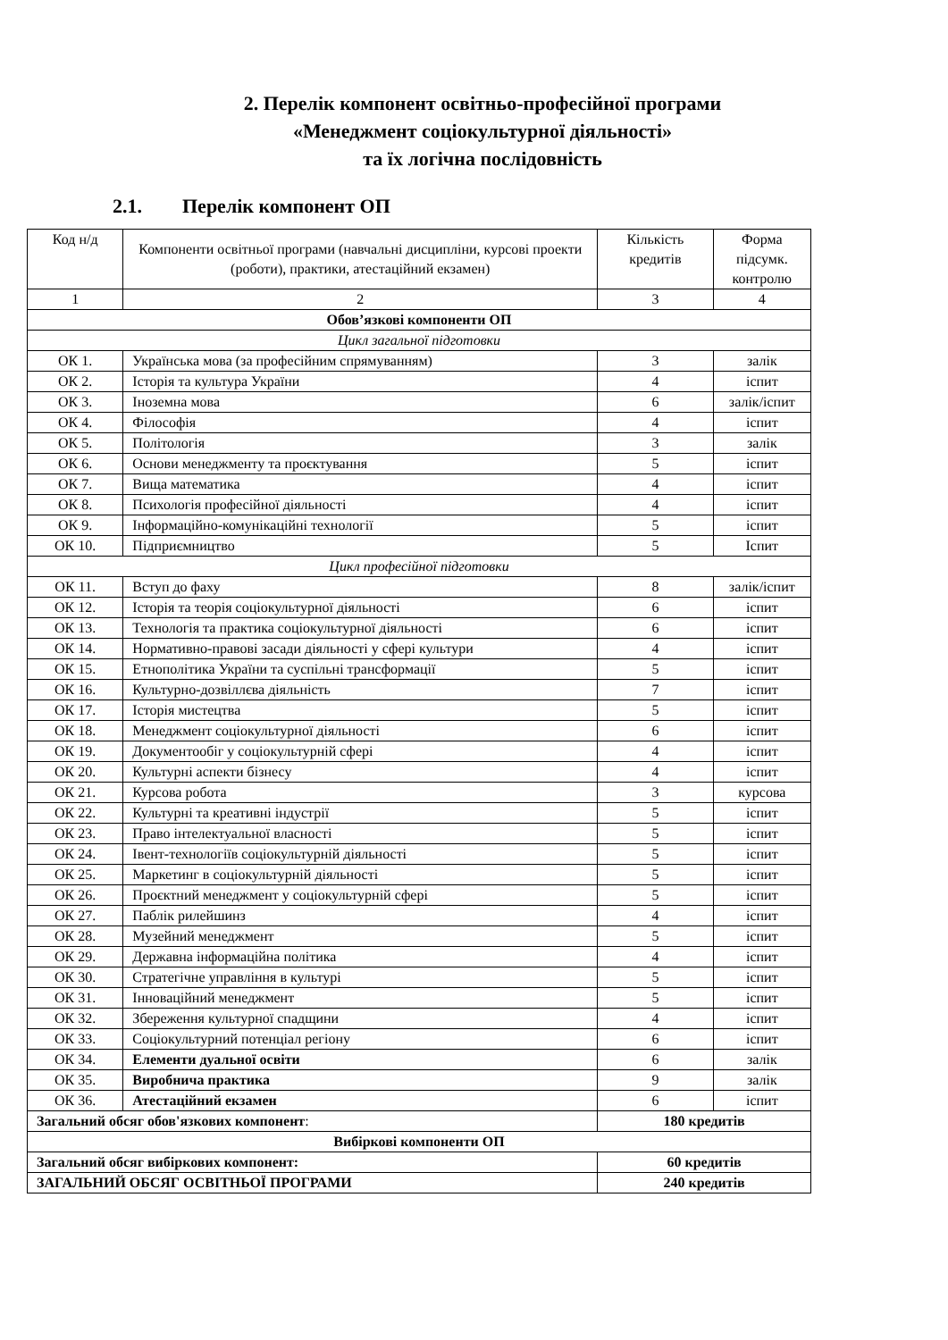2. Перелік компонент освітньо-професійної програми
«Менеджмент соціокультурної діяльності»
та їх логічна послідовність
2.1. Перелік компонент ОП
| Код н/д | Компоненти освітньої програми (навчальні дисципліни, курсові проекти (роботи), практики, атестаційний екзамен) | Кількість кредитів | Форма підсумк. контролю |
| --- | --- | --- | --- |
| 1 | 2 | 3 | 4 |
| Обов’язкові компоненти ОП | | | |
| Цикл загальної підготовки | | | |
| ОК 1. | Українська мова (за професійним спрямуванням) | 3 | залік |
| ОК 2. | Історія та культура України | 4 | іспит |
| ОК 3. | Іноземна мова | 6 | залік/іспит |
| ОК 4. | Філософія | 4 | іспит |
| ОК 5. | Політологія | 3 | залік |
| ОК 6. | Основи менеджменту та проєктування | 5 | іспит |
| ОК 7. | Вища математика | 4 | іспит |
| ОК 8. | Психологія професійної діяльності | 4 | іспит |
| ОК 9. | Інформаційно-комунікаційні технології | 5 | іспит |
| ОК 10. | Підприємництво | 5 | Іспит |
| Цикл професійної підготовки | | | |
| ОК 11. | Вступ до фаху | 8 | залік/іспит |
| ОК 12. | Історія та теорія соціокультурної діяльності | 6 | іспит |
| ОК 13. | Технологія та практика соціокультурної діяльності | 6 | іспит |
| ОК 14. | Нормативно-правові засади діяльності у сфері культури | 4 | іспит |
| ОК 15. | Етнополітика України та суспільні трансформації | 5 | іспит |
| ОК 16. | Культурно-дозвіллєва діяльність | 7 | іспит |
| ОК 17. | Історія мистецтва | 5 | іспит |
| ОК 18. | Менеджмент соціокультурної діяльності | 6 | іспит |
| ОК 19. | Документообіг у соціокультурній сфері | 4 | іспит |
| ОК 20. | Культурні аспекти бізнесу | 4 | іспит |
| ОК 21. | Курсова робота | 3 | курсова |
| ОК 22. | Культурні та креативні індустрії | 5 | іспит |
| ОК 23. | Право інтелектуальної власності | 5 | іспит |
| ОК 24. | Івент-технологіїв соціокультурній діяльності | 5 | іспит |
| ОК 25. | Маркетинг в соціокультурній діяльності | 5 | іспит |
| ОК 26. | Проєктний менеджмент у соціокультурній сфері | 5 | іспит |
| ОК 27. | Паблік рилейшинз | 4 | іспит |
| ОК 28. | Музейний менеджмент | 5 | іспит |
| ОК 29. | Державна інформаційна політика | 4 | іспит |
| ОК 30. | Стратегічне управління в культурі | 5 | іспит |
| ОК 31. | Інноваційний менеджмент | 5 | іспит |
| ОК 32. | Збереження культурної спадщини | 4 | іспит |
| ОК 33. | Соціокультурний потенціал регіону | 6 | іспит |
| ОК 34. | Елементи дуальної освіти | 6 | залік |
| ОК 35. | Виробнича практика | 9 | залік |
| ОК 36. | Атестаційний екзамен | 6 | іспит |
| Загальний обсяг обов'язкових компонент : | | 180 кредитів | |
| Вибіркові компоненти ОП | | | |
| Загальний обсяг вибіркових компонент: | | 60 кредитів | |
| ЗАГАЛЬНИЙ ОБСЯГ ОСВІТНЬОЇ ПРОГРАМИ | | 240 кредитів | |